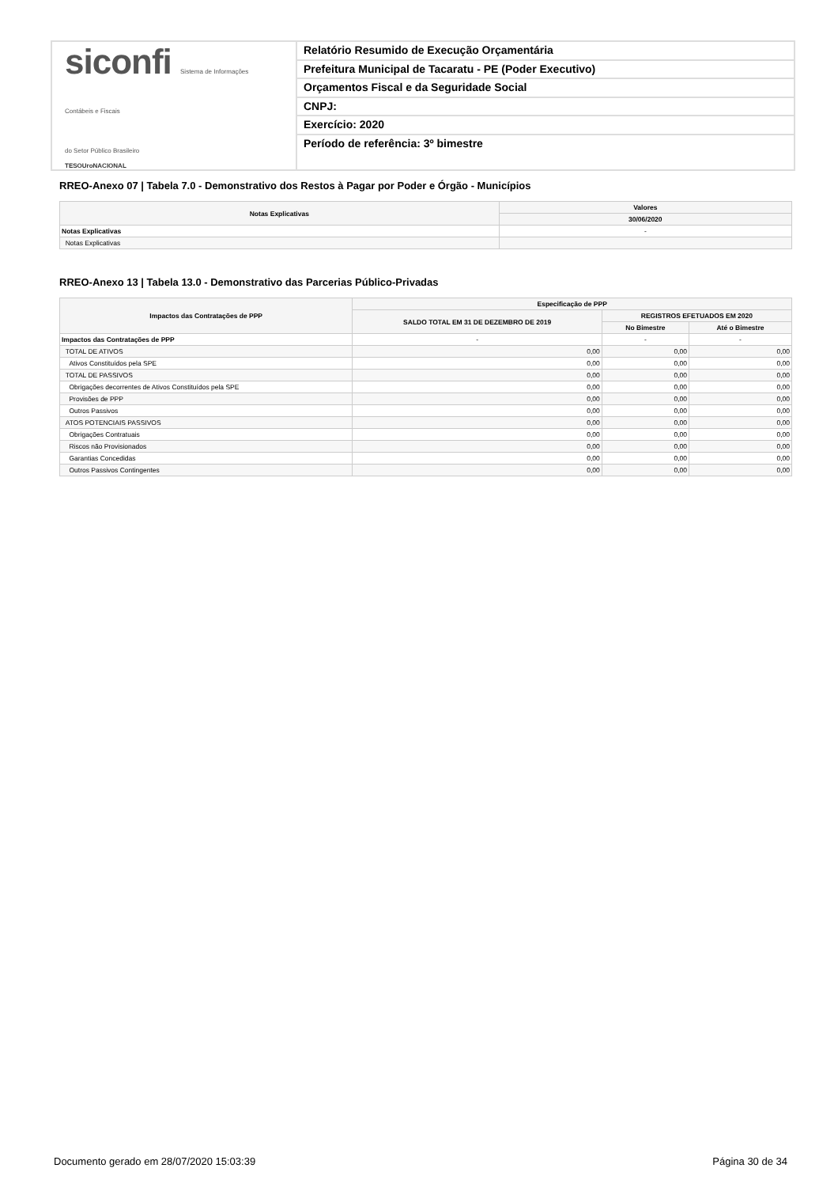siconfi Sistema de Informações
Contábeis e Fiscais
do Setor Público Brasileiro
TESOUroNACIONAL
Relatório Resumido de Execução Orçamentária
Prefeitura Municipal de Tacaratu - PE (Poder Executivo)
Orçamentos Fiscal e da Seguridade Social
CNPJ:
Exercício: 2020
Período de referência: 3º bimestre
RREO-Anexo 07 | Tabela 7.0 - Demonstrativo dos Restos à Pagar por Poder e Órgão - Municípios
| Notas Explicativas | Valores |
| --- | --- |
| | 30/06/2020 |
| Notas Explicativas | - |
| Notas Explicativas | |
RREO-Anexo 13 | Tabela 13.0 - Demonstrativo das Parcerias Público-Privadas
| Impactos das Contratações de PPP | Especificação de PPP | | |
| --- | --- | --- | --- |
| | SALDO TOTAL EM 31 DE DEZEMBRO DE 2019 | REGISTROS EFETUADOS EM 2020 | |
| | | No Bimestre | Até o Bimestre |
| Impactos das Contratações de PPP | - | - | - |
| TOTAL DE ATIVOS | 0,00 | 0,00 | 0,00 |
| Ativos Constituídos pela SPE | 0,00 | 0,00 | 0,00 |
| TOTAL DE PASSIVOS | 0,00 | 0,00 | 0,00 |
| Obrigações decorrentes de Ativos Constituídos pela SPE | 0,00 | 0,00 | 0,00 |
| Provisões de PPP | 0,00 | 0,00 | 0,00 |
| Outros Passivos | 0,00 | 0,00 | 0,00 |
| ATOS POTENCIAIS PASSIVOS | 0,00 | 0,00 | 0,00 |
| Obrigações Contratuais | 0,00 | 0,00 | 0,00 |
| Riscos não Provisionados | 0,00 | 0,00 | 0,00 |
| Garantias Concedidas | 0,00 | 0,00 | 0,00 |
| Outros Passivos Contingentes | 0,00 | 0,00 | 0,00 |
Documento gerado em 28/07/2020 15:03:39 Página 30 de 34